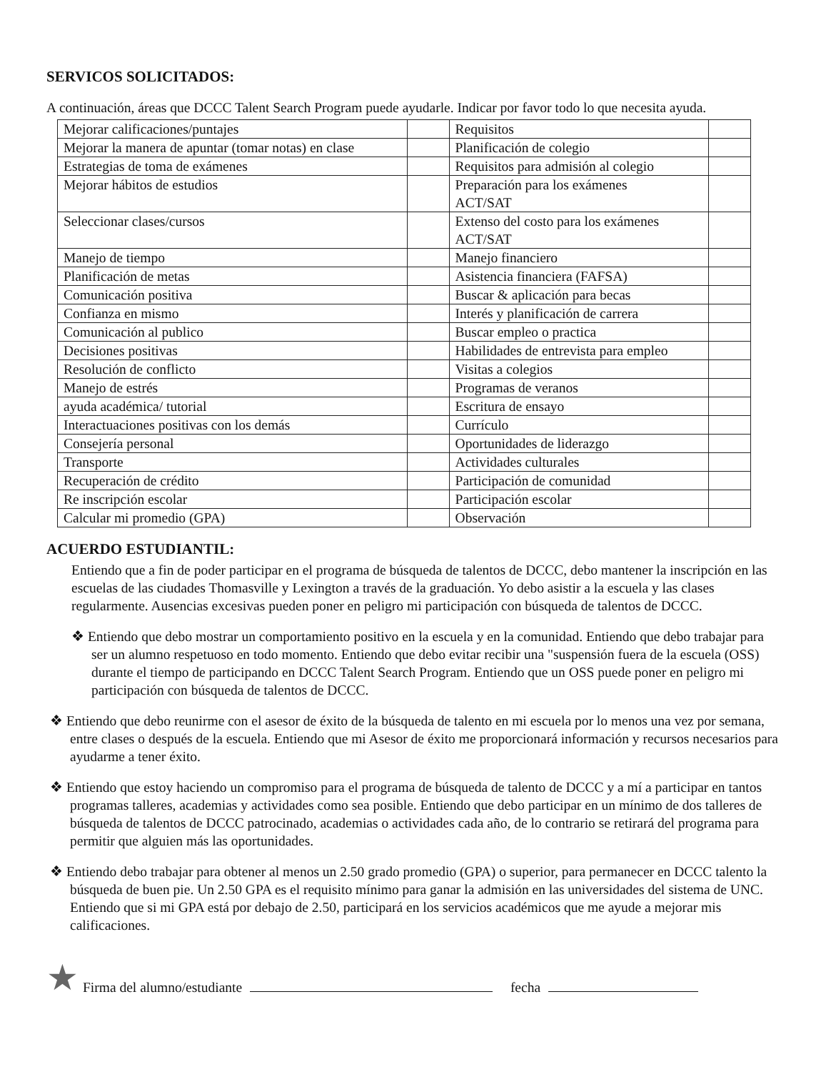SERVICOS SOLICITADOS:
A continuación, áreas que DCCC Talent Search Program puede ayudarle. Indicar por favor todo lo que necesita ayuda.
| Mejorar calificaciones/puntajes | | Requisitos | |
| Mejorar la manera de apuntar (tomar notas) en clase | | Planificación de colegio | |
| Estrategias de toma de exámenes | | Requisitos para admisión al colegio | |
| Mejorar hábitos de estudios | | Preparación para los exámenes ACT/SAT | |
| Seleccionar clases/cursos | | Extenso del costo para los exámenes ACT/SAT | |
| Manejo de tiempo | | Manejo financiero | |
| Planificación de metas | | Asistencia financiera (FAFSA) | |
| Comunicación positiva | | Buscar & aplicación para becas | |
| Confianza en mismo | | Interés y planificación de carrera | |
| Comunicación al publico | | Buscar empleo o practica | |
| Decisiones positivas | | Habilidades de entrevista para empleo | |
| Resolución de conflicto | | Visitas a colegios | |
| Manejo de estrés | | Programas de veranos | |
| ayuda académica/ tutorial | | Escritura de ensayo | |
| Interactuaciones positivas con los demás | | Currículo | |
| Consejería personal | | Oportunidades de liderazgo | |
| Transporte | | Actividades culturales | |
| Recuperación de crédito | | Participación de comunidad | |
| Re inscripción escolar | | Participación escolar | |
| Calcular mi promedio (GPA) | | Observación | |
ACUERDO ESTUDIANTIL:
Entiendo que a fin de poder participar en el programa de búsqueda de talentos de DCCC, debo mantener la inscripción en las escuelas de las ciudades Thomasville y Lexington a través de la graduación. Yo debo asistir a la escuela y las clases regularmente. Ausencias excesivas pueden poner en peligro mi participación con búsqueda de talentos de DCCC.
❖ Entiendo que debo mostrar un comportamiento positivo en la escuela y en la comunidad. Entiendo que debo trabajar para ser un alumno respetuoso en todo momento. Entiendo que debo evitar recibir una "suspensión fuera de la escuela (OSS) durante el tiempo de participando en DCCC Talent Search Program. Entiendo que un OSS puede poner en peligro mi participación con búsqueda de talentos de DCCC.
❖ Entiendo que debo reunirme con el asesor de éxito de la búsqueda de talento en mi escuela por lo menos una vez por semana, entre clases o después de la escuela. Entiendo que mi Asesor de éxito me proporcionará información y recursos necesarios para ayudarme a tener éxito.
❖ Entiendo que estoy haciendo un compromiso para el programa de búsqueda de talento de DCCC y a mí a participar en tantos programas talleres, academias y actividades como sea posible. Entiendo que debo participar en un mínimo de dos talleres de búsqueda de talentos de DCCC patrocinado, academias o actividades cada año, de lo contrario se retirará del programa para permitir que alguien más las oportunidades.
❖ Entiendo debo trabajar para obtener al menos un 2.50 grado promedio (GPA) o superior, para permanecer en DCCC talento la búsqueda de buen pie. Un 2.50 GPA es el requisito mínimo para ganar la admisión en las universidades del sistema de UNC. Entiendo que si mi GPA está por debajo de 2.50, participará en los servicios académicos que me ayude a mejorar mis calificaciones.
★ Firma del alumno/estudiante fecha